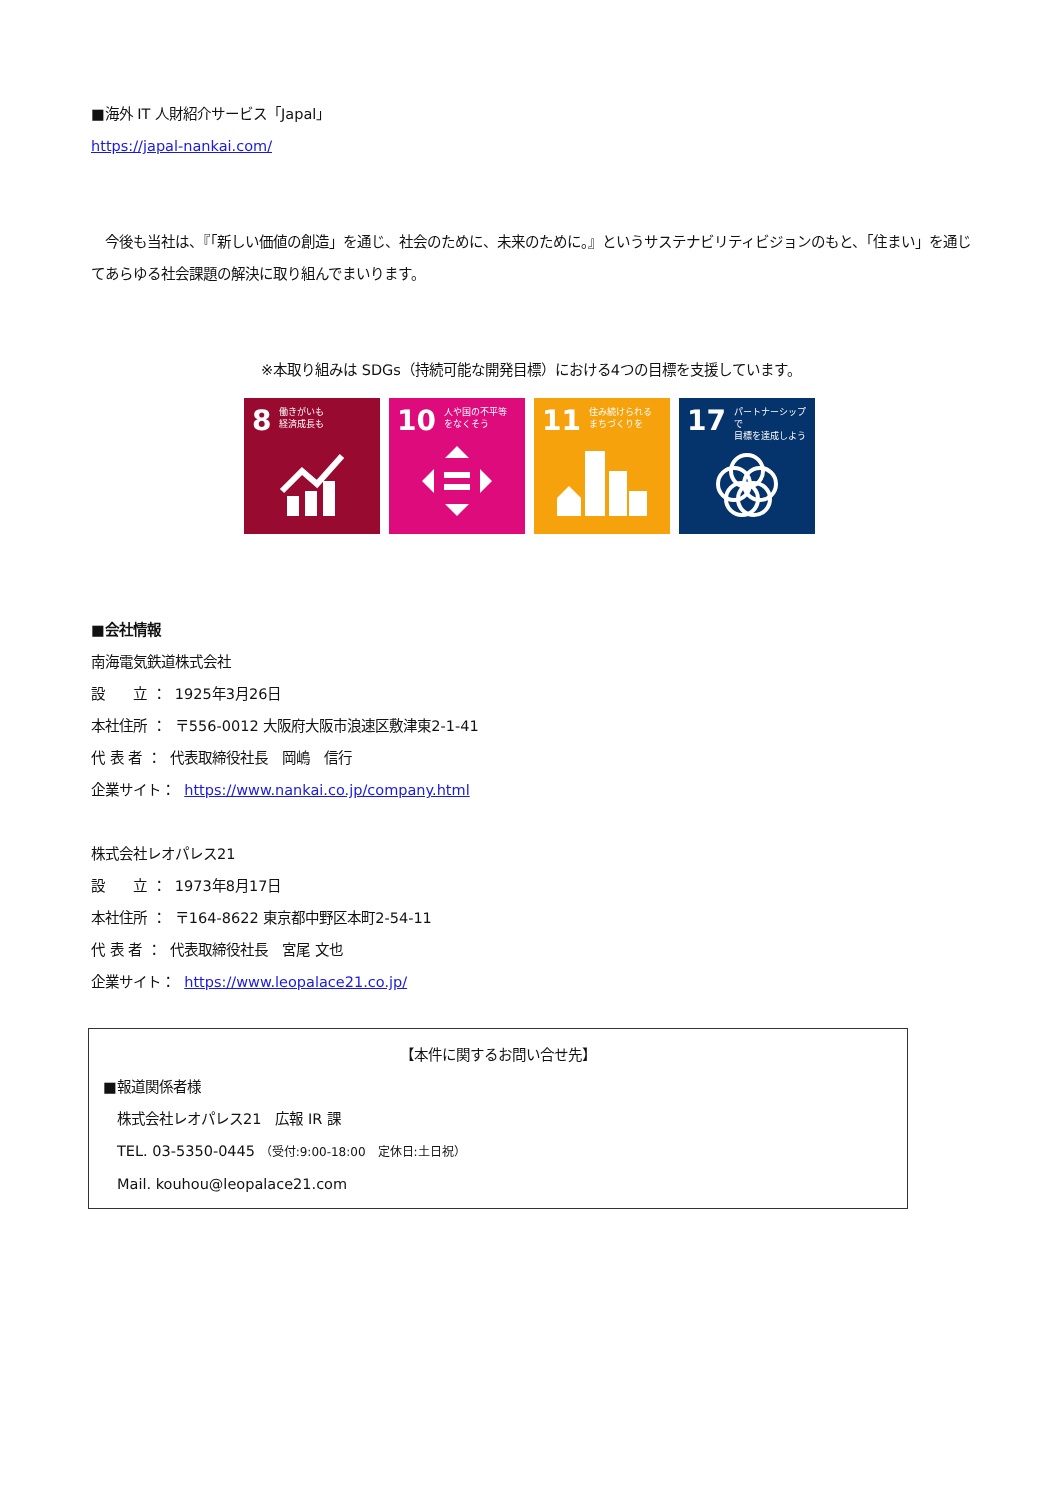■海外 IT 人財紹介サービス「Japal」
https://japal-nankai.com/
　今後も当社は、『「新しい価値の創造」を通じ、社会のために、未来のために。』というサステナビリティビジョンのもと、「住まい」を通じてあらゆる社会課題の解決に取り組んでまいります。
※本取り組みは SDGs（持続可能な開発目標）における4つの目標を支援しています。
8 働きがいも
経済成長も
10 人や国の不平等
をなくそう
11 住み続けられる
まちづくりを
17 パートナーシップで
目標を達成しよう
■会社情報
南海電気鉄道株式会社
設　　立 ： 1925年3月26日
本社住所 ： 〒556-0012 大阪府大阪市浪速区敷津東2-1-41
代 表 者 ： 代表取締役社長　岡嶋　信行
企業サイト： https://www.nankai.co.jp/company.html
株式会社レオパレス21
設　　立 ： 1973年8月17日
本社住所 ： 〒164-8622 東京都中野区本町2-54-11
代 表 者 ： 代表取締役社長　宮尾 文也
企業サイト： https://www.leopalace21.co.jp/
【本件に関するお問い合せ先】
■報道関係者様
　株式会社レオパレス21　広報 IR 課
　TEL. 03-5350-0445 （受付:9:00-18:00　定休日:土日祝）
　Mail. kouhou@leopalace21.com